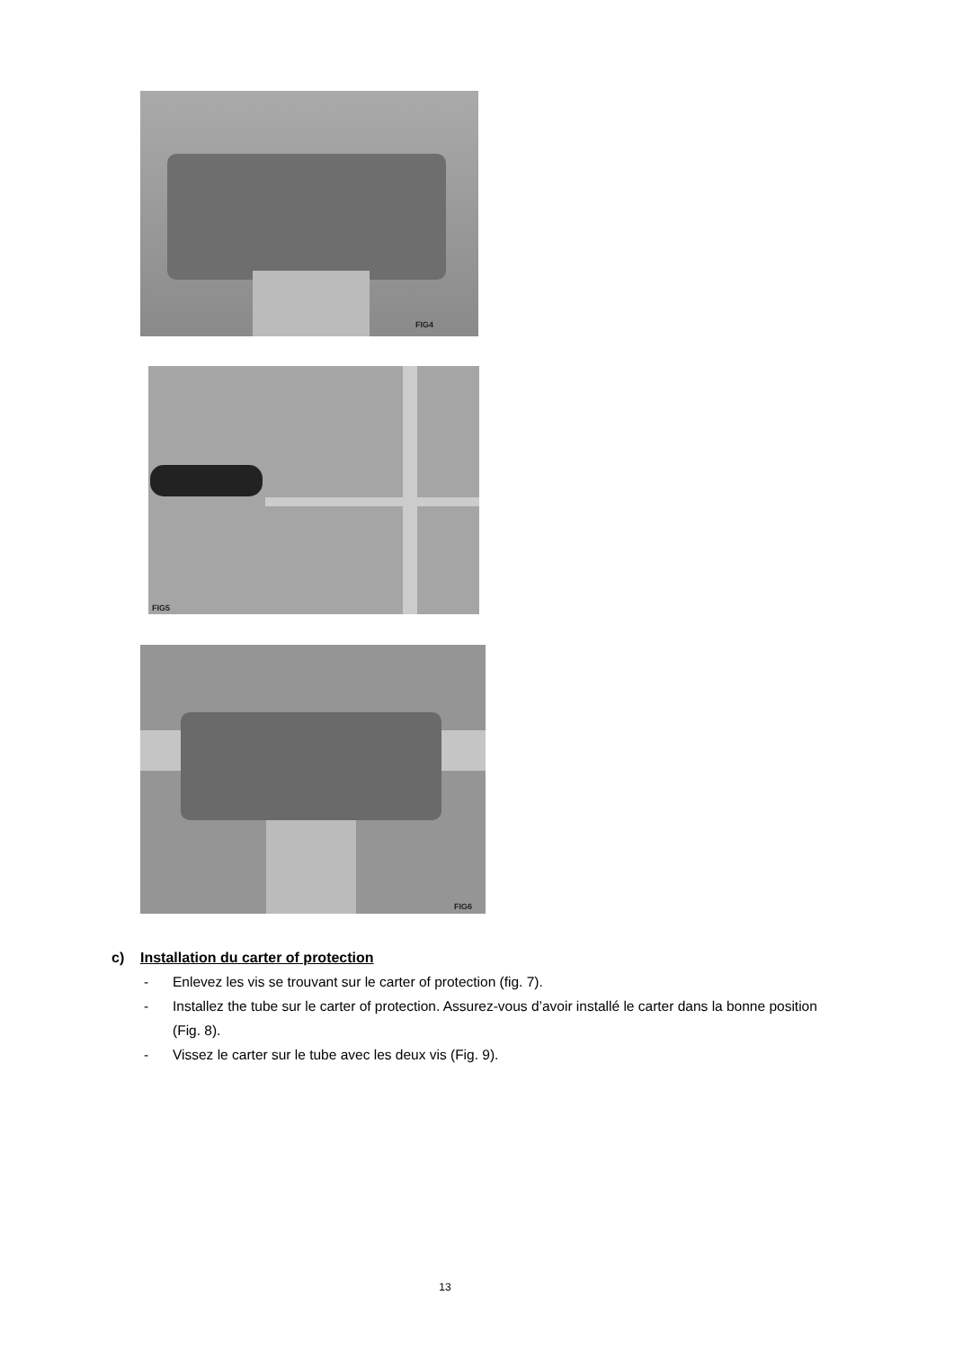FIG4
FIG5
FIG6
c) Installation du carter of protection
- Enlevez les vis se trouvant sur le carter of protection (fig. 7).
- Installez the tube sur le carter of protection. Assurez-vous d’avoir installé le carter dans la bonne position (Fig. 8).
- Vissez le carter sur le tube avec les deux vis (Fig. 9).
13